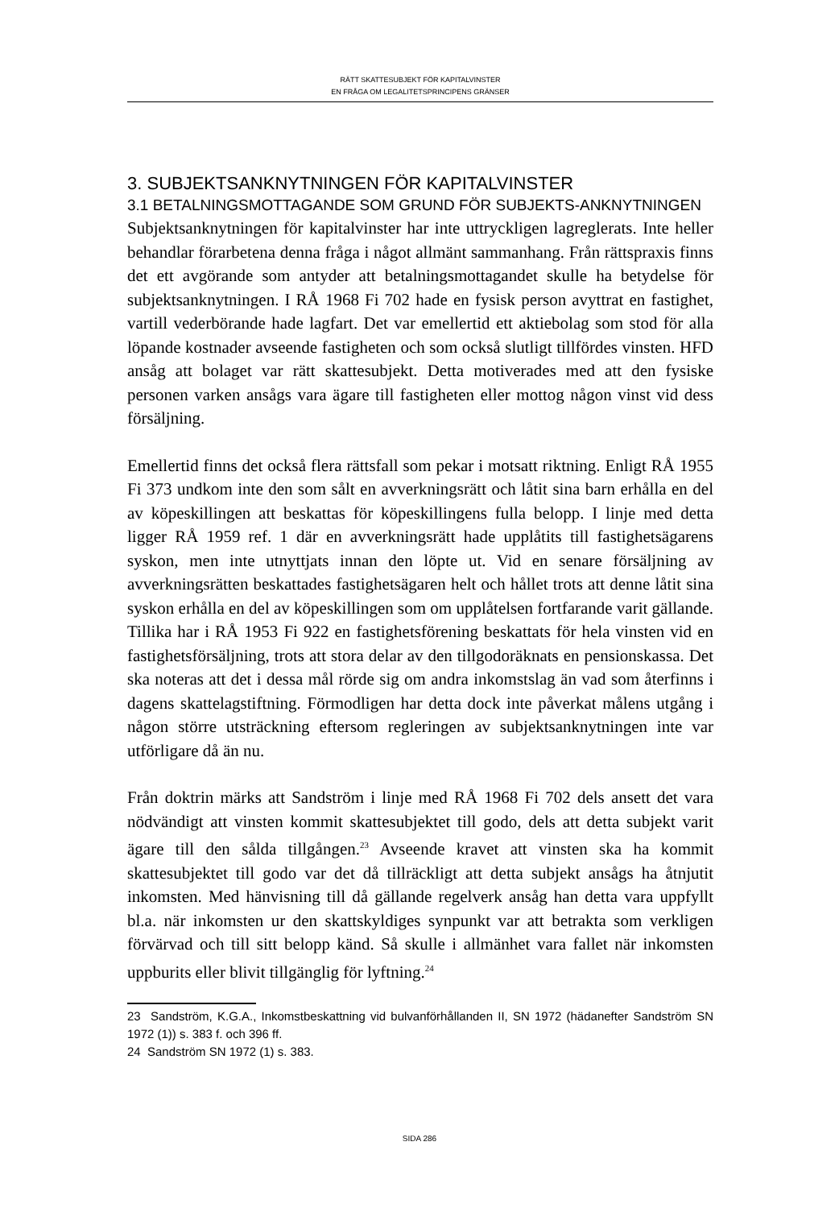RÄTT SKATTESUBJEKT FÖR KAPITALVINSTER
EN FRÅGA OM LEGALITETSPRINCIPENS GRÄNSER
3. SUBJEKTSANKNYTNINGEN FÖR KAPITALVINSTER
3.1 BETALNINGSMOTTAGANDE SOM GRUND FÖR SUBJEKTS-ANKNYTNINGEN
Subjektsanknytningen för kapitalvinster har inte uttryckligen lagreglerats. Inte heller behandlar förarbetena denna fråga i något allmänt sammanhang. Från rättspraxis finns det ett avgörande som antyder att betalningsmottagandet skulle ha betydelse för subjektsanknytningen. I RÅ 1968 Fi 702 hade en fysisk person avyttrat en fastighet, vartill vederbörande hade lagfart. Det var emellertid ett aktiebolag som stod för alla löpande kostnader avseende fastigheten och som också slutligt tillfördes vinsten. HFD ansåg att bolaget var rätt skattesubjekt. Detta motiverades med att den fysiske personen varken ansågs vara ägare till fastigheten eller mottog någon vinst vid dess försäljning.
Emellertid finns det också flera rättsfall som pekar i motsatt riktning. Enligt RÅ 1955 Fi 373 undkom inte den som sålt en avverkningsrätt och låtit sina barn erhålla en del av köpeskillingen att beskattas för köpeskillingens fulla belopp. I linje med detta ligger RÅ 1959 ref. 1 där en avverkningsrätt hade upplåtits till fastighetsägarens syskon, men inte utnyttjats innan den löpte ut. Vid en senare försäljning av avverkningsrätten beskattades fastighetsägaren helt och hållet trots att denne låtit sina syskon erhålla en del av köpeskillingen som om upplåtelsen fortfarande varit gällande. Tillika har i RÅ 1953 Fi 922 en fastighetsförening beskattats för hela vinsten vid en fastighetsförsäljning, trots att stora delar av den tillgodoräknats en pensionskassa. Det ska noteras att det i dessa mål rörde sig om andra inkomstslag än vad som återfinns i dagens skattelagstiftning. Förmodligen har detta dock inte påverkat målens utgång i någon större utsträckning eftersom regleringen av subjektsanknytningen inte var utförligare då än nu.
Från doktrin märks att Sandström i linje med RÅ 1968 Fi 702 dels ansett det vara nödvändigt att vinsten kommit skattesubjektet till godo, dels att detta subjekt varit ägare till den sålda tillgången.<sup>23</sup> Avseende kravet att vinsten ska ha kommit skattesubjektet till godo var det då tillräckligt att detta subjekt ansågs ha åtnjutit inkomsten. Med hänvisning till då gällande regelverk ansåg han detta vara uppfyllt bl.a. när inkomsten ur den skattskyldiges synpunkt var att betrakta som verkligen förvärvad och till sitt belopp känd. Så skulle i allmänhet vara fallet när inkomsten uppburits eller blivit tillgänglig för lyftning.<sup>24</sup>
23 Sandström, K.G.A., Inkomstbeskattning vid bulvanförhållanden II, SN 1972 (hädanefter Sandström SN 1972 (1)) s. 383 f. och 396 ff.
24 Sandström SN 1972 (1) s. 383.
SIDA 286